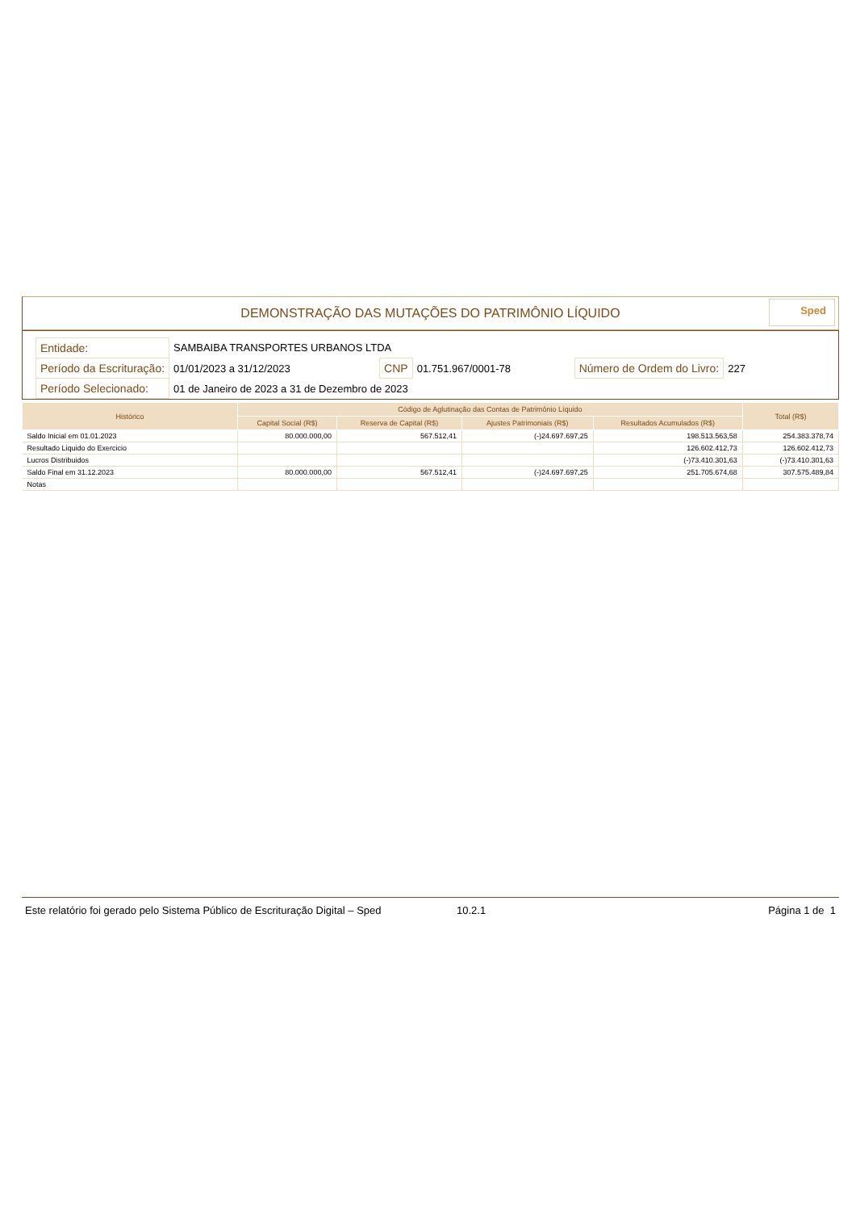DEMONSTRAÇÃO DAS MUTAÇÕES DO PATRIMÔNIO LÍQUIDO
Sped
| Entidade: | SAMBAIBA TRANSPORTES URBANOS LTDA | | | | |
| Período da Escrituração: | 01/01/2023 a 31/12/2023 | CNP | 01.751.967/0001-78 | Número de Ordem do Livro: | 227 |
| Período Selecionado: | 01 de Janeiro de 2023 a 31 de Dezembro de 2023 | | | | |
| Histórico | Código de Aglutinação das Contas de Patrimônio Líquido | | | | Total (R$) |
| --- | --- | --- | --- | --- | --- |
| | Capital Social (R$) | Reserva de Capital (R$) | Ajustes Patrimoniais (R$) | Resultados Acumulados (R$) | |
| Saldo Inicial em 01.01.2023 | 80.000.000,00 | 567.512,41 | (-)24.697.697,25 | 198.513.563,58 | 254.383.378,74 |
| Resultado Liquido do Exercicio | | | | 126.602.412,73 | 126.602.412,73 |
| Lucros Distribuidos | | | | (-)73.410.301,63 | (-)73.410.301,63 |
| Saldo Final em 31.12.2023 | 80.000.000,00 | 567.512,41 | (-)24.697.697,25 | 251.705.674,68 | 307.575.489,84 |
| Notas | | | | | |
Este relatório foi gerado pelo Sistema Público de Escrituração Digital – Sped 10.2.1 Página 1 de 1